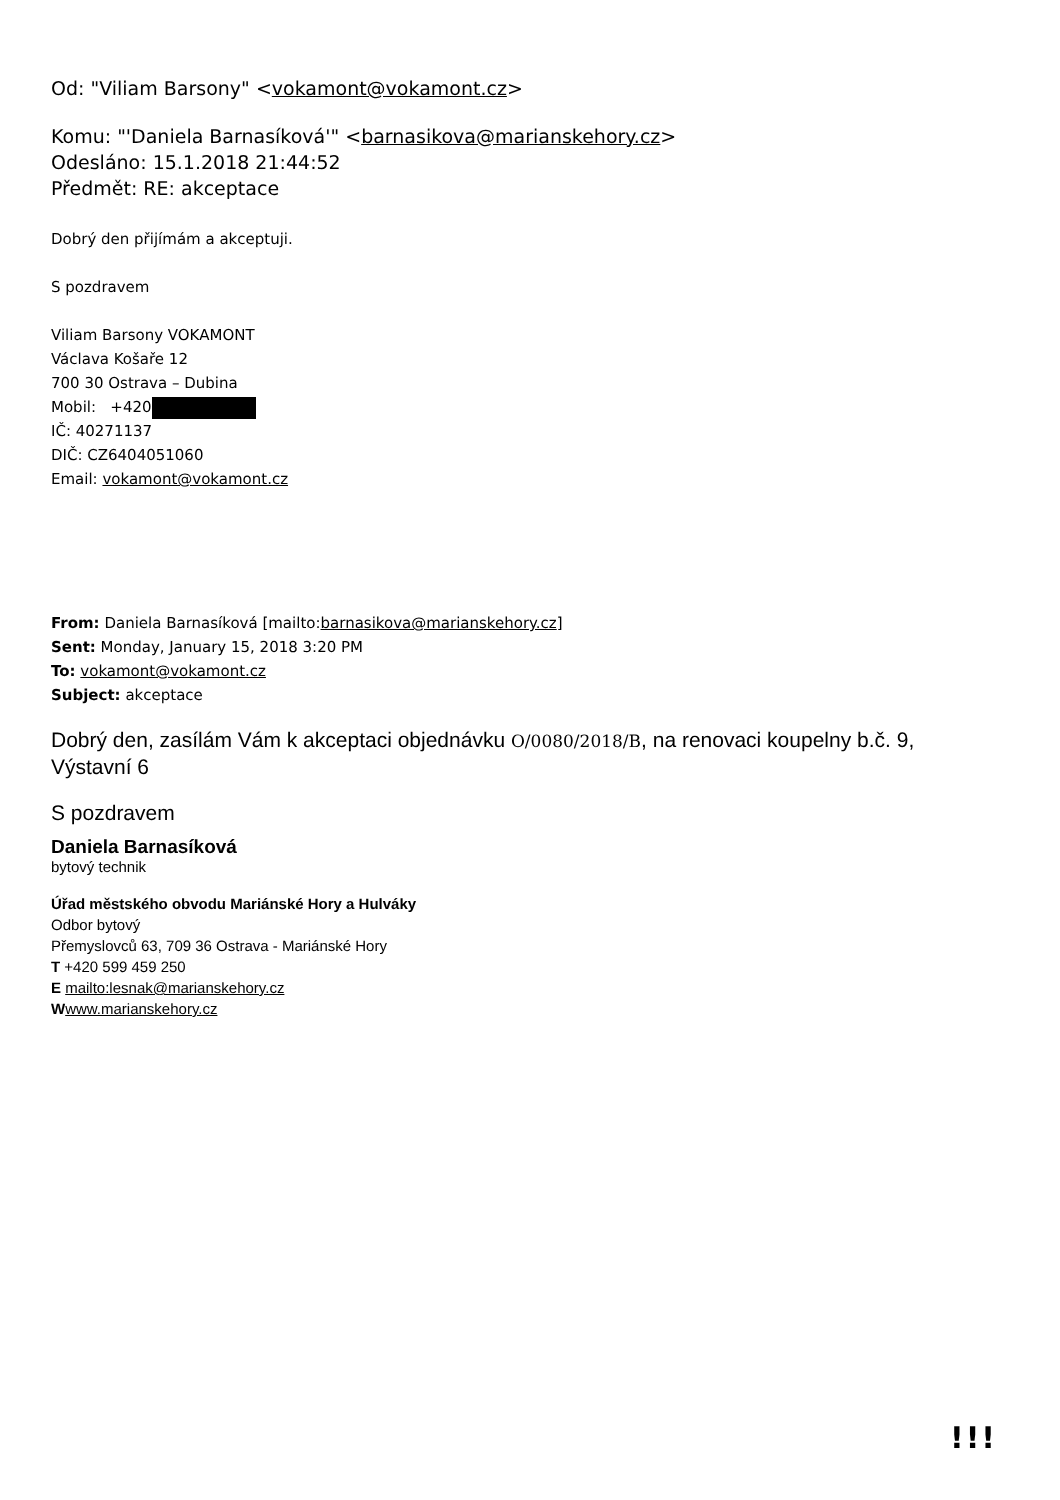Od: "Viliam Barsony" <vokamont@vokamont.cz>
Komu: "'Daniela Barnasíková'" <barnasikova@marianskehory.cz>
Odesláno: 15.1.2018 21:44:52
Předmět: RE: akceptace
Dobrý den přijímám a akceptuji.
S pozdravem
Viliam Barsony VOKAMONT
Václava Košaře 12
700 30 Ostrava – Dubina
Mobil: +420
IČ: 40271137
DIČ: CZ6404051060
Email: vokamont@vokamont.cz
From: Daniela Barnasíková [mailto:barnasikova@marianskehory.cz]
Sent: Monday, January 15, 2018 3:20 PM
To: vokamont@vokamont.cz
Subject: akceptace
Dobrý den, zasílám Vám k akceptaci objednávku O/0080/2018/B, na renovaci koupelny b.č. 9, Výstavní 6
S pozdravem
Daniela Barnasíková
bytový technik
Úřad městského obvodu Mariánské Hory a Hulváky
Odbor bytový
Přemyslovců 63, 709 36 Ostrava - Mariánské Hory
T +420 599 459 250
E mailto:lesnak@marianskehory.cz
Wwww.marianskehory.cz
!!!